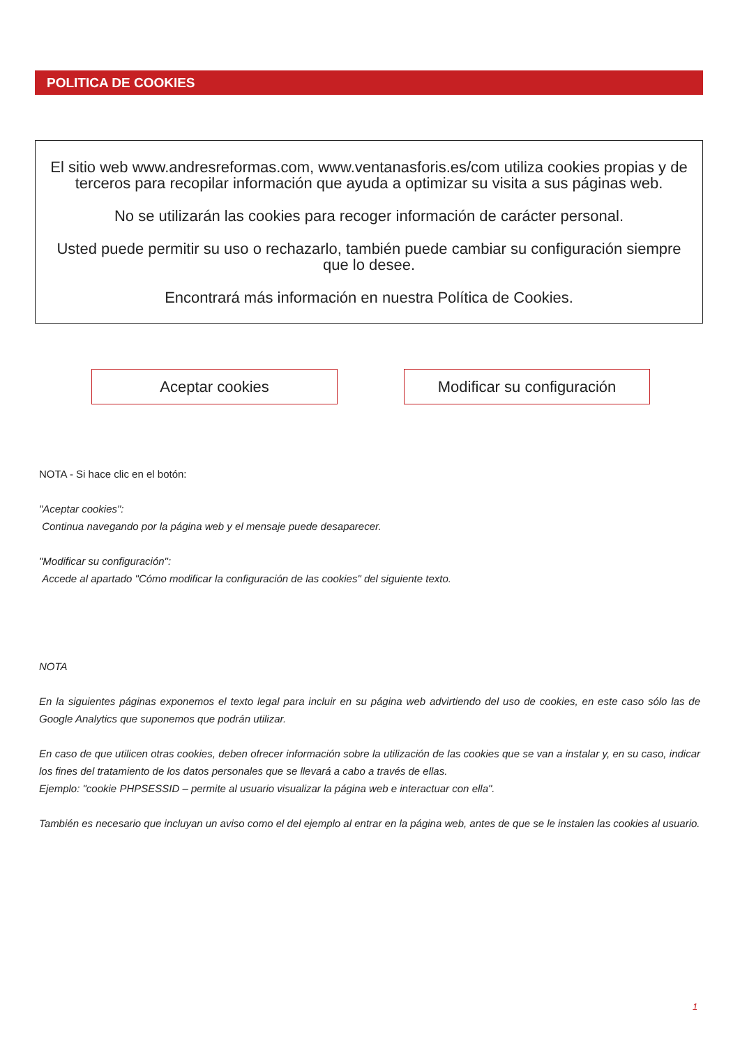POLITICA DE COOKIES
El sitio web www.andresreformas.com, www.ventanasforis.es/com utiliza cookies propias y de terceros para recopilar información que ayuda a optimizar su visita a sus páginas web.
No se utilizarán las cookies para recoger información de carácter personal.
Usted puede permitir su uso o rechazarlo, también puede cambiar su configuración siempre que lo desee.
Encontrará más información en nuestra Política de Cookies.
Aceptar cookies Modificar su configuración
NOTA - Si hace clic en el botón:
"Aceptar cookies":
Continua navegando por la página web y el mensaje puede desaparecer.
"Modificar su configuración":
Accede al apartado "Cómo modificar la configuración de las cookies" del siguiente texto.
NOTA
En la siguientes páginas exponemos el texto legal para incluir en su página web advirtiendo del uso de cookies, en este caso sólo las de Google Analytics que suponemos que podrán utilizar.
En caso de que utilicen otras cookies, deben ofrecer información sobre la utilización de las cookies que se van a instalar y, en su caso, indicar los fines del tratamiento de los datos personales que se llevará a cabo a través de ellas.
Ejemplo: "cookie PHPSESSID – permite al usuario visualizar la página web e interactuar con ella".
También es necesario que incluyan un aviso como el del ejemplo al entrar en la página web, antes de que se le instalen las cookies al usuario.
1